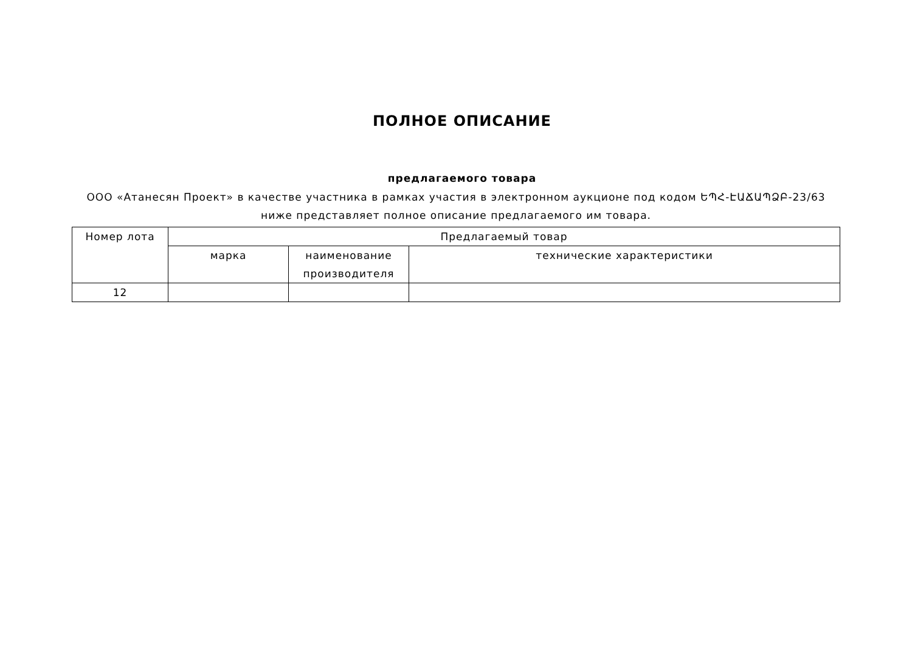ПОЛНОЕ ОПИСАНИЕ
предлагаемого товара
ООО «Атанесян Проект» в качестве участника в рамках участия в электронном аукционе под кодом ԵՊՀ-ԷԱՃԱՊՁԲ-23/63 ниже представляет полное описание предлагаемого им товара.
| Номер лота | Предлагаемый товар | | |
| --- | --- | --- | --- |
| | марка | наименование производителя | технические характеристики |
| 12 | | | |